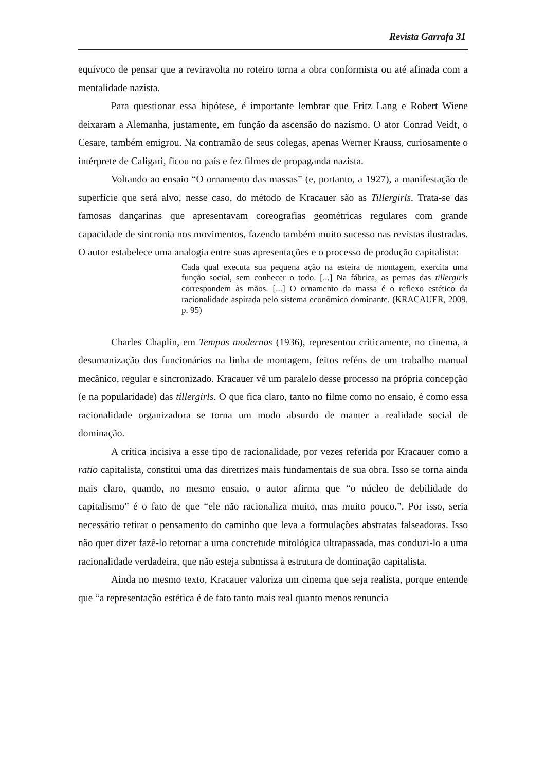Revista Garrafa 31
equívoco de pensar que a reviravolta no roteiro torna a obra conformista ou até afinada com a mentalidade nazista.
Para questionar essa hipótese, é importante lembrar que Fritz Lang e Robert Wiene deixaram a Alemanha, justamente, em função da ascensão do nazismo. O ator Conrad Veidt, o Cesare, também emigrou. Na contramão de seus colegas, apenas Werner Krauss, curiosamente o intérprete de Caligari, ficou no país e fez filmes de propaganda nazista.
Voltando ao ensaio “O ornamento das massas” (e, portanto, a 1927), a manifestação de superfície que será alvo, nesse caso, do método de Kracauer são as Tillergirls. Trata-se das famosas dançarinas que apresentavam coreografias geométricas regulares com grande capacidade de sincronia nos movimentos, fazendo também muito sucesso nas revistas ilustradas. O autor estabelece uma analogia entre suas apresentações e o processo de produção capitalista:
Cada qual executa sua pequena ação na esteira de montagem, exercita uma função social, sem conhecer o todo. [...] Na fábrica, as pernas das tillergirls correspondem às mãos. [...] O ornamento da massa é o reflexo estético da racionalidade aspirada pelo sistema econômico dominante. (KRACAUER, 2009, p. 95)
Charles Chaplin, em Tempos modernos (1936), representou criticamente, no cinema, a desumanização dos funcionários na linha de montagem, feitos reféns de um trabalho manual mecânico, regular e sincronizado. Kracauer vê um paralelo desse processo na própria concepção (e na popularidade) das tillergirls. O que fica claro, tanto no filme como no ensaio, é como essa racionalidade organizadora se torna um modo absurdo de manter a realidade social de dominação.
A crítica incisiva a esse tipo de racionalidade, por vezes referida por Kracauer como a ratio capitalista, constitui uma das diretrizes mais fundamentais de sua obra. Isso se torna ainda mais claro, quando, no mesmo ensaio, o autor afirma que “o núcleo de debilidade do capitalismo” é o fato de que “ele não racionaliza muito, mas muito pouco.”. Por isso, seria necessário retirar o pensamento do caminho que leva a formulações abstratas falseadoras. Isso não quer dizer fazê-lo retornar a uma concretude mitológica ultrapassada, mas conduzi-lo a uma racionalidade verdadeira, que não esteja submissa à estrutura de dominação capitalista.
Ainda no mesmo texto, Kracauer valoriza um cinema que seja realista, porque entende que “a representação estética é de fato tanto mais real quanto menos renuncia